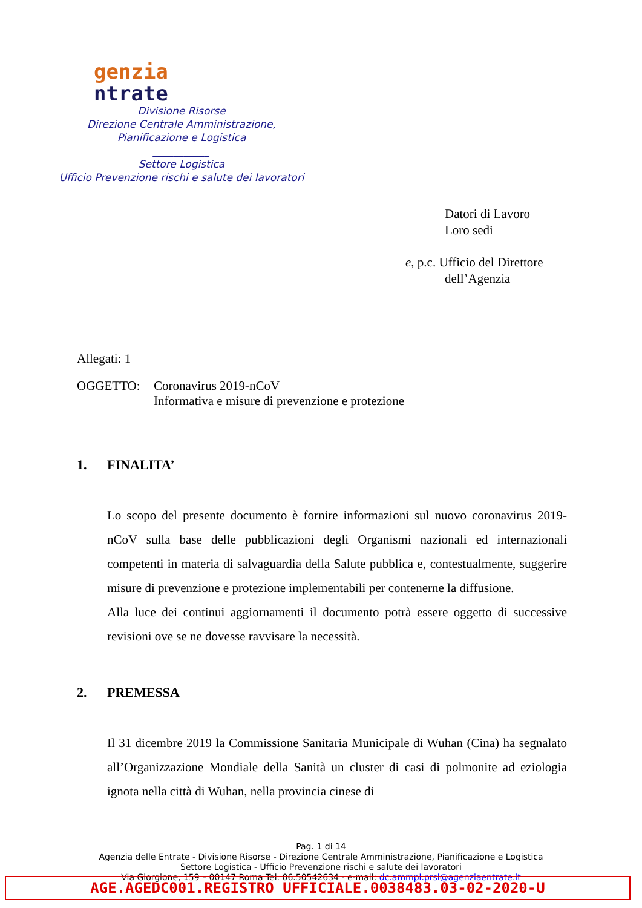genzia
ntrate
Divisione Risorse
Direzione Centrale Amministrazione,
Pianificazione e Logistica
___________
Settore Logistica
Ufficio Prevenzione rischi e salute dei lavoratori
Datori di Lavoro
Loro sedi
e, p.c. Ufficio del Direttore
dell’Agenzia
Allegati: 1
OGGETTO: Coronavirus 2019-nCoV
Informativa e misure di prevenzione e protezione
1. FINALITA’
Lo scopo del presente documento è fornire informazioni sul nuovo coronavirus 2019-nCoV sulla base delle pubblicazioni degli Organismi nazionali ed internazionali competenti in materia di salvaguardia della Salute pubblica e, contestualmente, suggerire misure di prevenzione e protezione implementabili per contenerne la diffusione.
Alla luce dei continui aggiornamenti il documento potrà essere oggetto di successive revisioni ove se ne dovesse ravvisare la necessità.
2. PREMESSA
Il 31 dicembre 2019 la Commissione Sanitaria Municipale di Wuhan (Cina) ha segnalato all’Organizzazione Mondiale della Sanità un cluster di casi di polmonite ad eziologia ignota nella città di Wuhan, nella provincia cinese di
Pag. 1 di 14
Agenzia delle Entrate - Divisione Risorse - Direzione Centrale Amministrazione, Pianificazione e Logistica
Settore Logistica - Ufficio Prevenzione rischi e salute dei lavoratori
Via Giorgione, 159 – 00147 Roma Tel. 06.50542634 - e-mail: dc.ammpl.prsl@agenziaentrate.it
AGE.AGEDC001.REGISTRO UFFICIALE.0038483.03-02-2020-U